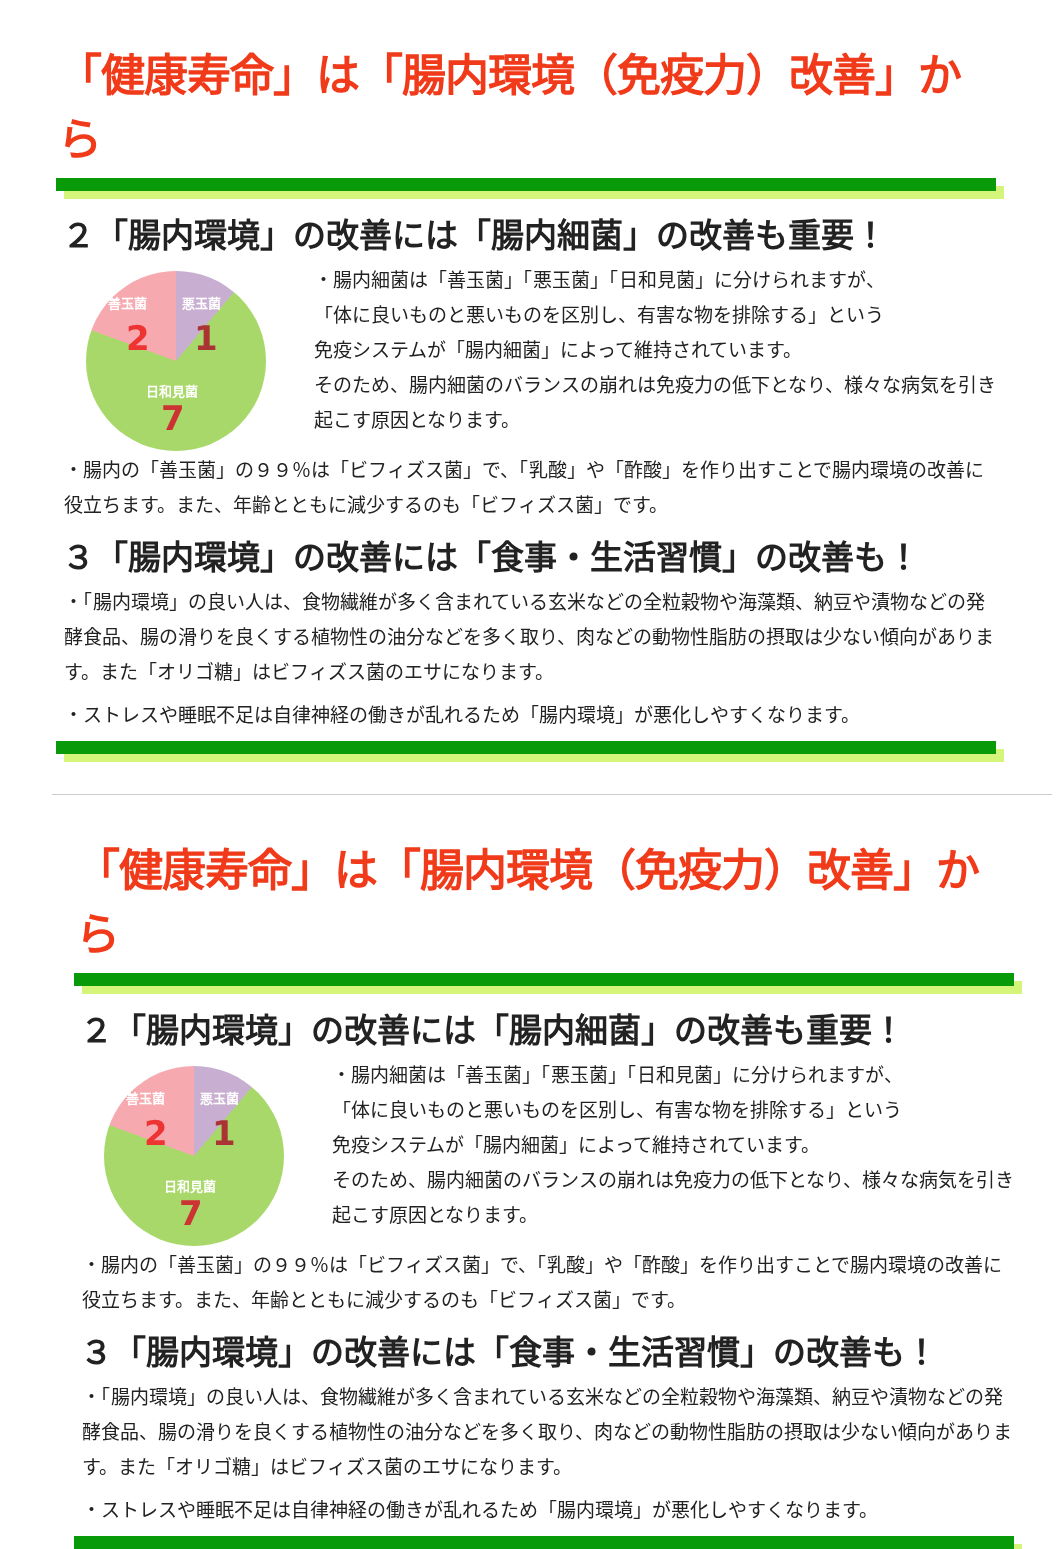「健康寿命」は「腸内環境（免疫力）改善」から
２「腸内環境」の改善には「腸内細菌」の改善も重要！
善玉菌 悪玉菌
2 1
日和見菌
7
・腸内細菌は「善玉菌」「悪玉菌」「日和見菌」に分けられますが、
「体に良いものと悪いものを区別し、有害な物を排除する」という
免疫システムが「腸内細菌」によって維持されています。
そのため、腸内細菌のバランスの崩れは免疫力の低下となり、様々な病気を引き起こす原因となります。
・腸内の「善玉菌」の９９％は「ビフィズス菌」で、「乳酸」や「酢酸」を作り出すことで腸内環境の改善に役立ちます。また、年齢とともに減少するのも「ビフィズス菌」です。
３「腸内環境」の改善には「食事・生活習慣」の改善も！
・「腸内環境」の良い人は、食物繊維が多く含まれている玄米などの全粒穀物や海藻類、納豆や漬物などの発酵食品、腸の滑りを良くする植物性の油分などを多く取り、肉などの動物性脂肪の摂取は少ない傾向があります。また「オリゴ糖」はビフィズス菌のエサになります。
・ストレスや睡眠不足は自律神経の働きが乱れるため「腸内環境」が悪化しやすくなります。
「健康寿命」は「腸内環境（免疫力）改善」から
２「腸内環境」の改善には「腸内細菌」の改善も重要！
善玉菌 悪玉菌
2 1
日和見菌
7
・腸内細菌は「善玉菌」「悪玉菌」「日和見菌」に分けられますが、
「体に良いものと悪いものを区別し、有害な物を排除する」という
免疫システムが「腸内細菌」によって維持されています。
そのため、腸内細菌のバランスの崩れは免疫力の低下となり、様々な病気を引き起こす原因となります。
・腸内の「善玉菌」の９９％は「ビフィズス菌」で、「乳酸」や「酢酸」を作り出すことで腸内環境の改善に役立ちます。また、年齢とともに減少するのも「ビフィズス菌」です。
３「腸内環境」の改善には「食事・生活習慣」の改善も！
・「腸内環境」の良い人は、食物繊維が多く含まれている玄米などの全粒穀物や海藻類、納豆や漬物などの発酵食品、腸の滑りを良くする植物性の油分などを多く取り、肉などの動物性脂肪の摂取は少ない傾向があります。また「オリゴ糖」はビフィズス菌のエサになります。
・ストレスや睡眠不足は自律神経の働きが乱れるため「腸内環境」が悪化しやすくなります。